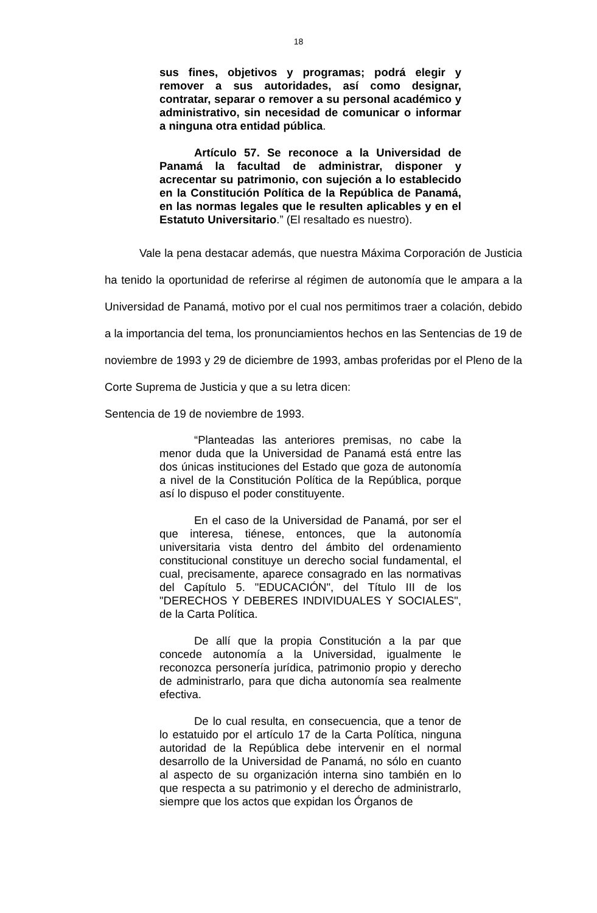18
sus fines, objetivos y programas; podrá elegir y remover a sus autoridades, así como designar, contratar, separar o remover a su personal académico y administrativo, sin necesidad de comunicar o informar a ninguna otra entidad pública.
Artículo 57. Se reconoce a la Universidad de Panamá la facultad de administrar, disponer y acrecentar su patrimonio, con sujeción a lo establecido en la Constitución Política de la República de Panamá, en las normas legales que le resulten aplicables y en el Estatuto Universitario.” (El resaltado es nuestro).
Vale la pena destacar además, que nuestra Máxima Corporación de Justicia ha tenido la oportunidad de referirse al régimen de autonomía que le ampara a la Universidad de Panamá, motivo por el cual nos permitimos traer a colación, debido a la importancia del tema, los pronunciamientos hechos en las Sentencias de 19 de noviembre de 1993 y 29 de diciembre de 1993, ambas proferidas por el Pleno de la Corte Suprema de Justicia y que a su letra dicen:
Sentencia de 19 de noviembre de 1993.
“Planteadas las anteriores premisas, no cabe la menor duda que la Universidad de Panamá está entre las dos únicas instituciones del Estado que goza de autonomía a nivel de la Constitución Política de la República, porque así lo dispuso el poder constituyente.
En el caso de la Universidad de Panamá, por ser el que interesa, tiénese, entonces, que la autonomía universitaria vista dentro del ámbito del ordenamiento constitucional constituye un derecho social fundamental, el cual, precisamente, aparece consagrado en las normativas del Capítulo 5. "EDUCACIÓN", del Título III de los "DERECHOS Y DEBERES INDIVIDUALES Y SOCIALES", de la Carta Política.
De allí que la propia Constitución a la par que concede autonomía a la Universidad, igualmente le reconozca personería jurídica, patrimonio propio y derecho de administrarlo, para que dicha autonomía sea realmente efectiva.
De lo cual resulta, en consecuencia, que a tenor de lo estatuido por el artículo 17 de la Carta Política, ninguna autoridad de la República debe intervenir en el normal desarrollo de la Universidad de Panamá, no sólo en cuanto al aspecto de su organización interna sino también en lo que respecta a su patrimonio y el derecho de administrarlo, siempre que los actos que expidan los Órganos de